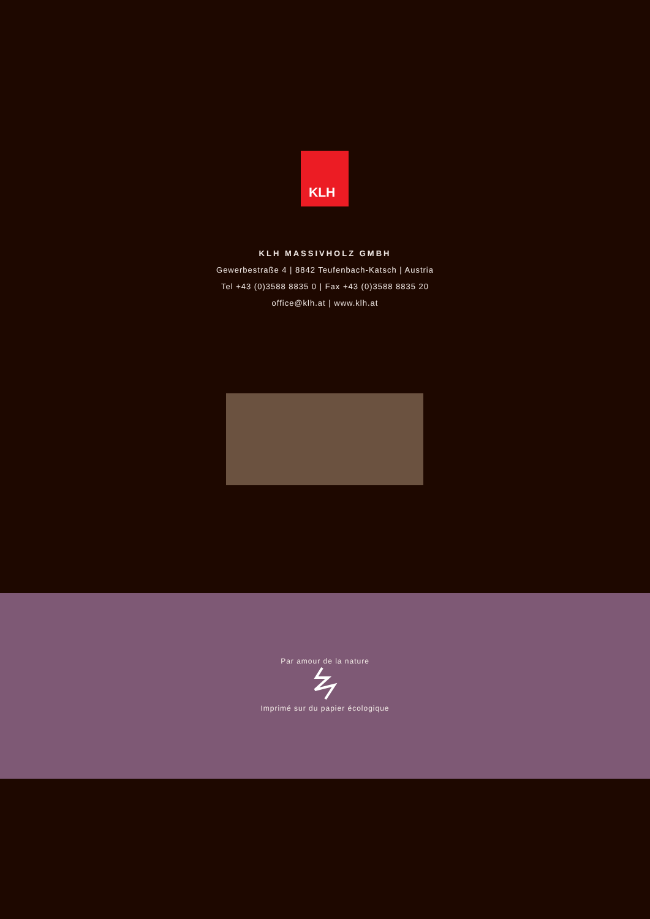KLH
KLH MASSIVHOLZ GMBH
Gewerbestraße 4 | 8842 Teufenbach-Katsch | Austria
Tel +43 (0)3588 8835 0 | Fax +43 (0)3588 8835 20
office@klh.at | www.klh.at
Par amour de la nature
Imprimé sur du papier écologique